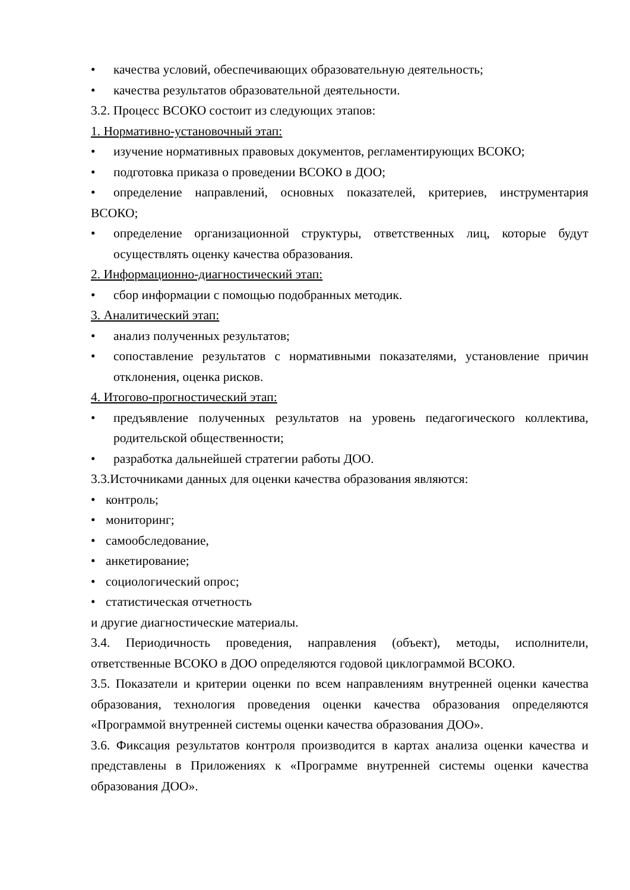• качества условий, обеспечивающих образовательную деятельность;
• качества результатов образовательной деятельности.
3.2. Процесс ВСОКО состоит из следующих этапов:
1. Нормативно-установочный этап:
• изучение нормативных правовых документов, регламентирующих ВСОКО;
• подготовка приказа о проведении ВСОКО в ДОО;
• определение направлений, основных показателей, критериев, инструментария ВСОКО;
• определение организационной структуры, ответственных лиц, которые будут осуществлять оценку качества образования.
2. Информационно-диагностический этап:
• сбор информации с помощью подобранных методик.
3. Аналитический этап:
• анализ полученных результатов;
• сопоставление результатов с нормативными показателями, установление причин отклонения, оценка рисков.
4. Итогово-прогностический этап:
• предъявление полученных результатов на уровень педагогического коллектива, родительской общественности;
• разработка дальнейшей стратегии работы ДОО.
3.3.Источниками данных для оценки качества образования являются:
• контроль;
• мониторинг;
• самообследование,
• анкетирование;
• социологический опрос;
• статистическая отчетность
и другие диагностические материалы.
3.4. Периодичность проведения, направления (объект), методы, исполнители, ответственные ВСОКО в ДОО определяются годовой циклограммой ВСОКО.
3.5. Показатели и критерии оценки по всем направлениям внутренней оценки качества образования, технология проведения оценки качества образования определяются «Программой внутренней системы оценки качества образования ДОО».
3.6. Фиксация результатов контроля производится в картах анализа оценки качества и представлены в Приложениях к «Программе внутренней системы оценки качества образования ДОО».